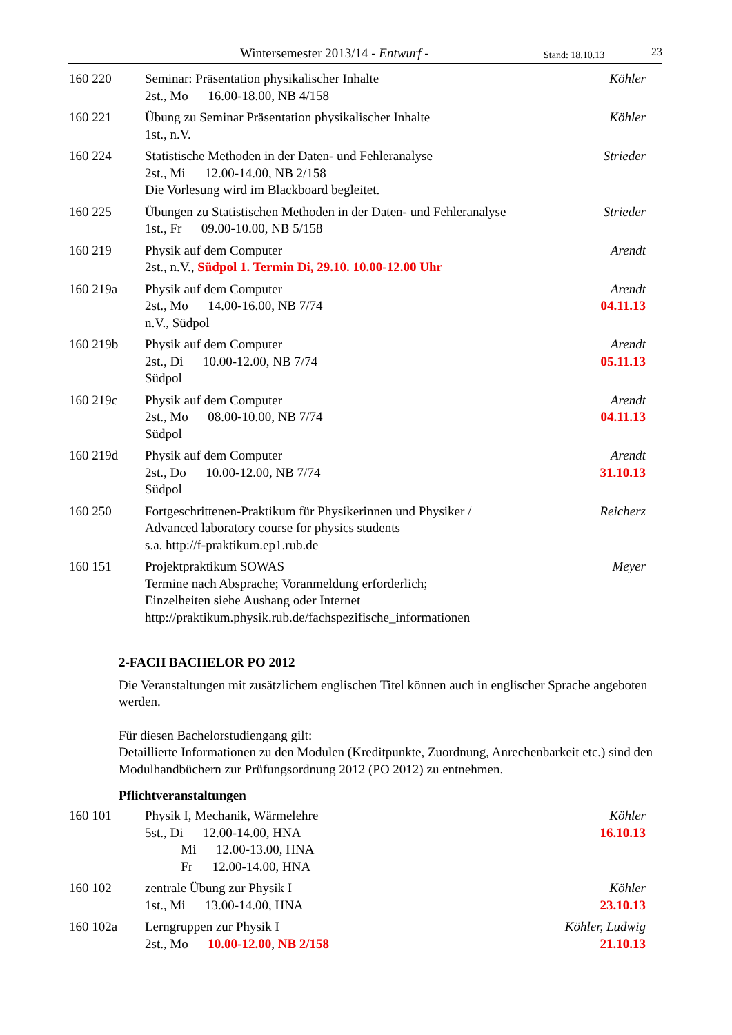Wintersemester 2013/14 - Entwurf - Stand: 18.10.13 23
| 160 220 | Seminar: Präsentation physikalischer Inhalte 2st., Mo 16.00-18.00, NB 4/158 | Köhler |
| 160 221 | Übung zu Seminar Präsentation physikalischer Inhalte 1st., n.V. | Köhler |
| 160 224 | Statistische Methoden in der Daten- und Fehleranalyse 2st., Mi 12.00-14.00, NB 2/158 Die Vorlesung wird im Blackboard begleitet. | Strieder |
| 160 225 | Übungen zu Statistischen Methoden in der Daten- und Fehleranalyse 1st., Fr 09.00-10.00, NB 5/158 | Strieder |
| 160 219 | Physik auf dem Computer 2st., n.V., Südpol 1. Termin Di, 29.10. 10.00-12.00 Uhr | Arendt |
| 160 219a | Physik auf dem Computer 2st., Mo 14.00-16.00, NB 7/74 n.V., Südpol | Arendt 04.11.13 |
| 160 219b | Physik auf dem Computer 2st., Di 10.00-12.00, NB 7/74 Südpol | Arendt 05.11.13 |
| 160 219c | Physik auf dem Computer 2st., Mo 08.00-10.00, NB 7/74 Südpol | Arendt 04.11.13 |
| 160 219d | Physik auf dem Computer 2st., Do 10.00-12.00, NB 7/74 Südpol | Arendt 31.10.13 |
| 160 250 | Fortgeschrittenen-Praktikum für Physikerinnen und Physiker / Advanced laboratory course for physics students s.a. http://f-praktikum.ep1.rub.de | Reicherz |
| 160 151 | Projektpraktikum SOWAS Termine nach Absprache; Voranmeldung erforderlich; Einzelheiten siehe Aushang oder Internet http://praktikum.physik.rub.de/fachspezifische_informationen | Meyer |
2-FACH BACHELOR PO 2012
Die Veranstaltungen mit zusätzlichem englischen Titel können auch in englischer Sprache angeboten werden.
Für diesen Bachelorstudiengang gilt:
Detaillierte Informationen zu den Modulen (Kreditpunkte, Zuordnung, Anrechenbarkeit etc.) sind den Modulhandbüchern zur Prüfungsordnung 2012 (PO 2012) zu entnehmen.
Pflichtveranstaltungen
| 160 101 | Physik I, Mechanik, Wärmelehre 5st., Di 12.00-14.00, HNA Mi 12.00-13.00, HNA Fr 12.00-14.00, HNA | Köhler 16.10.13 |
| 160 102 | zentrale Übung zur Physik I 1st., Mi 13.00-14.00, HNA | Köhler 23.10.13 |
| 160 102a | Lerngruppen zur Physik I 2st., Mo 10.00-12.00 , NB 2/158 | Köhler, Ludwig 21.10.13 |